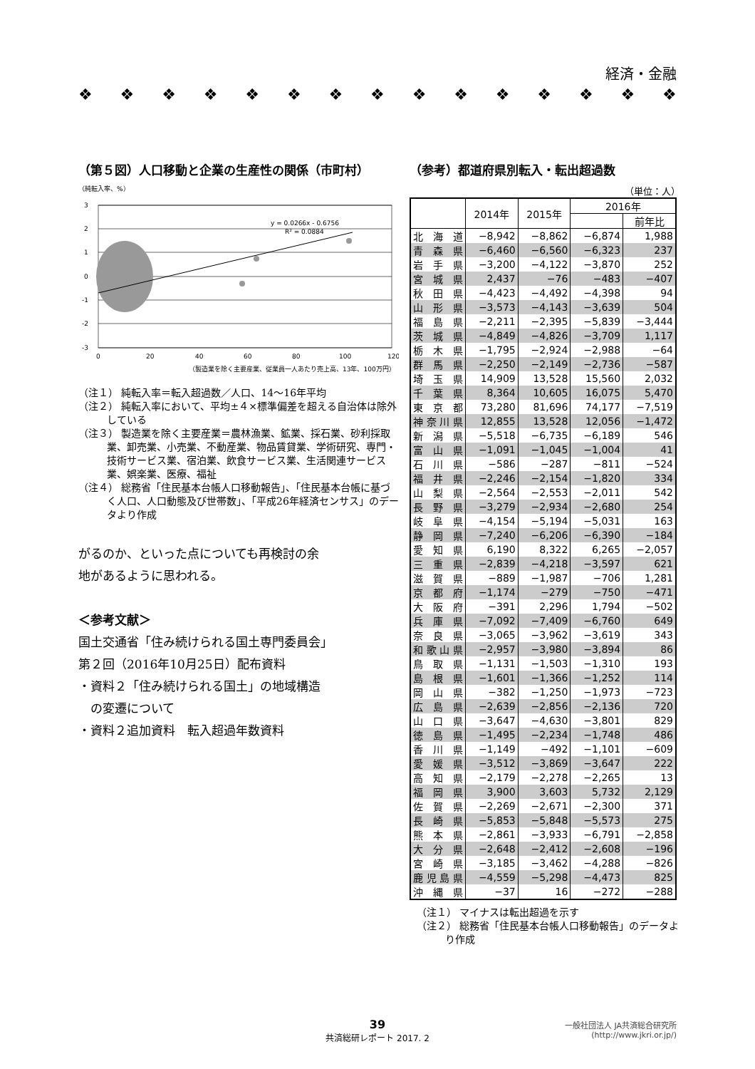経済・金融
❖ ❖ ❖ ❖ ❖ ❖ ❖ ❖ ❖ ❖ ❖ ❖ ❖ ❖ ❖
（第５図）人口移動と企業の生産性の関係（市町村）
（純転入率、%）
3
2
1
0
-1
-2
-3
y = 0.0266x - 0.6756
R² = 0.0884
0
20
40
60
80
100
120
（製造業を除く主要産業、従業員一人あたり売上高、13年、100万円）
（注１） 純転入率＝転入超過数／人口、14〜16年平均
（注２） 純転入率において、平均±４×標準偏差を超える自治体は除外している
（注３） 製造業を除く主要産業＝農林漁業、鉱業、採石業、砂利採取業、卸売業、小売業、不動産業、物品賃貸業、学術研究、専門・技術サービス業、宿泊業、飲食サービス業、生活関連サービス業、娯楽業、医療、福祉
（注４） 総務省「住民基本台帳人口移動報告」、「住民基本台帳に基づく人口、人口動態及び世帯数」、「平成26年経済センサス」のデータより作成
がるのか、といった点についても再検討の余
地があるように思われる。
＜参考文献＞
国土交通省「住み続けられる国土専門委員会」
第２回（2016年10月25日）配布資料
・資料２「住み続けられる国土」の地域構造
　の変遷について
・資料２追加資料　転入超過年数資料
（参考）都道府県別転入・転出超過数
（単位：人）
| | 2014年 | 2015年 | 2016年 | |
| --- | --- | --- | --- | --- |
| | | | | 前年比 |
| 北海道 | −8,942 | −8,862 | −6,874 | 1,988 |
| 青森県 | −6,460 | −6,560 | −6,323 | 237 |
| 岩手県 | −3,200 | −4,122 | −3,870 | 252 |
| 宮城県 | 2,437 | −76 | −483 | −407 |
| 秋田県 | −4,423 | −4,492 | −4,398 | 94 |
| 山形県 | −3,573 | −4,143 | −3,639 | 504 |
| 福島県 | −2,211 | −2,395 | −5,839 | −3,444 |
| 茨城県 | −4,849 | −4,826 | −3,709 | 1,117 |
| 栃木県 | −1,795 | −2,924 | −2,988 | −64 |
| 群馬県 | −2,250 | −2,149 | −2,736 | −587 |
| 埼玉県 | 14,909 | 13,528 | 15,560 | 2,032 |
| 千葉県 | 8,364 | 10,605 | 16,075 | 5,470 |
| 東京都 | 73,280 | 81,696 | 74,177 | −7,519 |
| 神奈川県 | 12,855 | 13,528 | 12,056 | −1,472 |
| 新潟県 | −5,518 | −6,735 | −6,189 | 546 |
| 富山県 | −1,091 | −1,045 | −1,004 | 41 |
| 石川県 | −586 | −287 | −811 | −524 |
| 福井県 | −2,246 | −2,154 | −1,820 | 334 |
| 山梨県 | −2,564 | −2,553 | −2,011 | 542 |
| 長野県 | −3,279 | −2,934 | −2,680 | 254 |
| 岐阜県 | −4,154 | −5,194 | −5,031 | 163 |
| 静岡県 | −7,240 | −6,206 | −6,390 | −184 |
| 愛知県 | 6,190 | 8,322 | 6,265 | −2,057 |
| 三重県 | −2,839 | −4,218 | −3,597 | 621 |
| 滋賀県 | −889 | −1,987 | −706 | 1,281 |
| 京都府 | −1,174 | −279 | −750 | −471 |
| 大阪府 | −391 | 2,296 | 1,794 | −502 |
| 兵庫県 | −7,092 | −7,409 | −6,760 | 649 |
| 奈良県 | −3,065 | −3,962 | −3,619 | 343 |
| 和歌山県 | −2,957 | −3,980 | −3,894 | 86 |
| 鳥取県 | −1,131 | −1,503 | −1,310 | 193 |
| 島根県 | −1,601 | −1,366 | −1,252 | 114 |
| 岡山県 | −382 | −1,250 | −1,973 | −723 |
| 広島県 | −2,639 | −2,856 | −2,136 | 720 |
| 山口県 | −3,647 | −4,630 | −3,801 | 829 |
| 徳島県 | −1,495 | −2,234 | −1,748 | 486 |
| 香川県 | −1,149 | −492 | −1,101 | −609 |
| 愛媛県 | −3,512 | −3,869 | −3,647 | 222 |
| 高知県 | −2,179 | −2,278 | −2,265 | 13 |
| 福岡県 | 3,900 | 3,603 | 5,732 | 2,129 |
| 佐賀県 | −2,269 | −2,671 | −2,300 | 371 |
| 長崎県 | −5,853 | −5,848 | −5,573 | 275 |
| 熊本県 | −2,861 | −3,933 | −6,791 | −2,858 |
| 大分県 | −2,648 | −2,412 | −2,608 | −196 |
| 宮崎県 | −3,185 | −3,462 | −4,288 | −826 |
| 鹿児島県 | −4,559 | −5,298 | −4,473 | 825 |
| 沖縄県 | −37 | 16 | −272 | −288 |
（注１） マイナスは転出超過を示す
（注２） 総務省「住民基本台帳人口移動報告」のデータより作成
39
共済総研レポート 2017. 2
一般社団法人 JA共済総合研究所
(http://www.jkri.or.jp/)